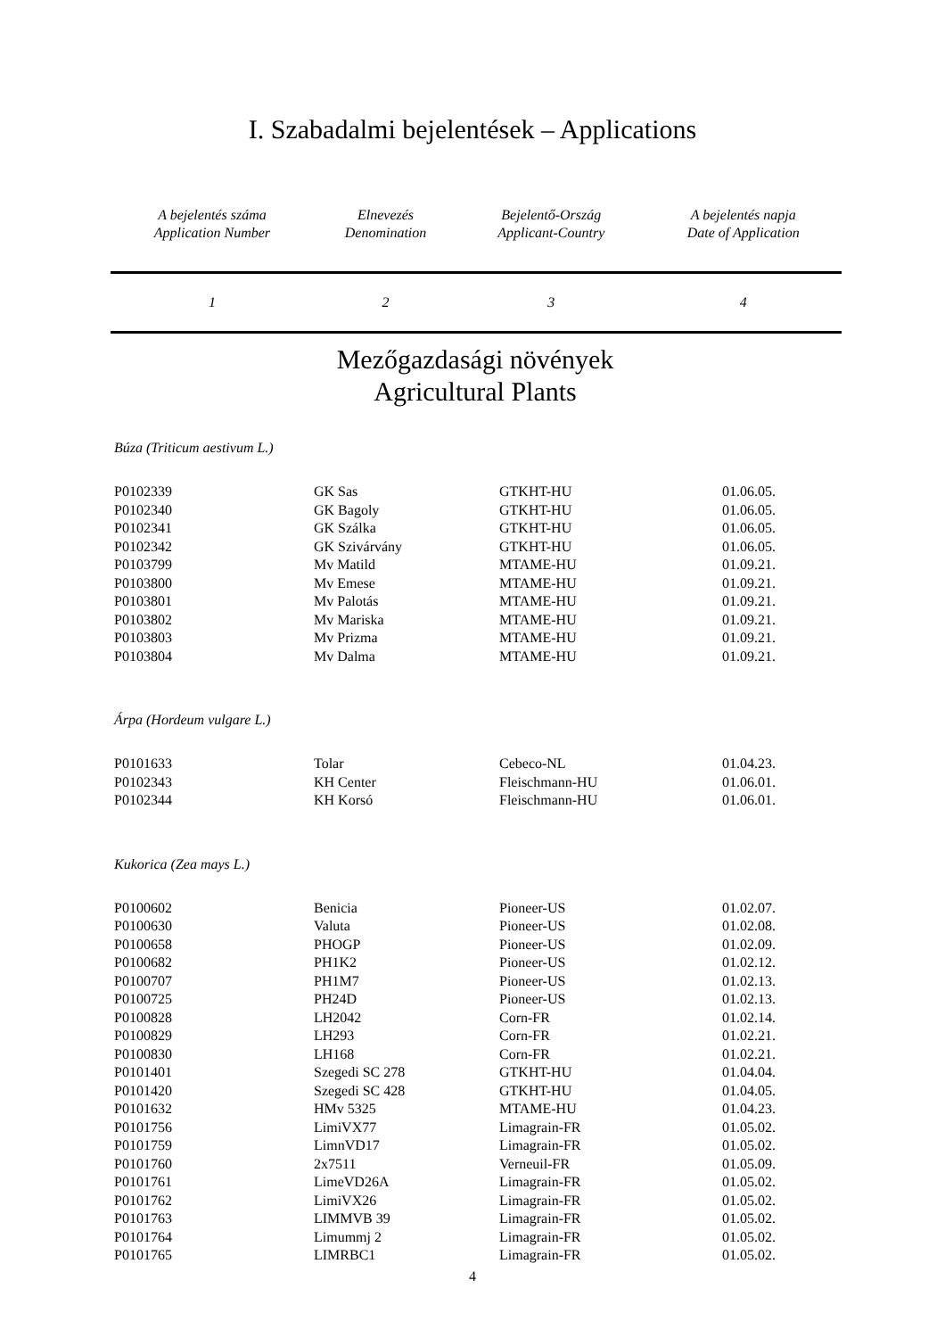I. Szabadalmi bejelentések – Applications
| A bejelentés száma Application Number | Elnevezés Denomination | Bejelentő-Ország Applicant-Country | A bejelentés napja Date of Application |
| 1 | 2 | 3 | 4 |
Mezőgazdasági növények
Agricultural Plants
Búza (Triticum aestivum L.)
| P0102339 | GK Sas | GTKHT-HU | 01.06.05. |
| P0102340 | GK Bagoly | GTKHT-HU | 01.06.05. |
| P0102341 | GK Szálka | GTKHT-HU | 01.06.05. |
| P0102342 | GK Szivárvány | GTKHT-HU | 01.06.05. |
| P0103799 | Mv Matild | MTAME-HU | 01.09.21. |
| P0103800 | Mv Emese | MTAME-HU | 01.09.21. |
| P0103801 | Mv Palotás | MTAME-HU | 01.09.21. |
| P0103802 | Mv Mariska | MTAME-HU | 01.09.21. |
| P0103803 | Mv Prizma | MTAME-HU | 01.09.21. |
| P0103804 | Mv Dalma | MTAME-HU | 01.09.21. |
Árpa (Hordeum vulgare L.)
| P0101633 | Tolar | Cebeco-NL | 01.04.23. |
| P0102343 | KH Center | Fleischmann-HU | 01.06.01. |
| P0102344 | KH Korsó | Fleischmann-HU | 01.06.01. |
Kukorica (Zea mays L.)
| P0100602 | Benicia | Pioneer-US | 01.02.07. |
| P0100630 | Valuta | Pioneer-US | 01.02.08. |
| P0100658 | PHOGP | Pioneer-US | 01.02.09. |
| P0100682 | PH1K2 | Pioneer-US | 01.02.12. |
| P0100707 | PH1M7 | Pioneer-US | 01.02.13. |
| P0100725 | PH24D | Pioneer-US | 01.02.13. |
| P0100828 | LH2042 | Corn-FR | 01.02.14. |
| P0100829 | LH293 | Corn-FR | 01.02.21. |
| P0100830 | LH168 | Corn-FR | 01.02.21. |
| P0101401 | Szegedi SC 278 | GTKHT-HU | 01.04.04. |
| P0101420 | Szegedi SC 428 | GTKHT-HU | 01.04.05. |
| P0101632 | HMv 5325 | MTAME-HU | 01.04.23. |
| P0101756 | LimiVX77 | Limagrain-FR | 01.05.02. |
| P0101759 | LimnVD17 | Limagrain-FR | 01.05.02. |
| P0101760 | 2x7511 | Verneuil-FR | 01.05.09. |
| P0101761 | LimeVD26A | Limagrain-FR | 01.05.02. |
| P0101762 | LimiVX26 | Limagrain-FR | 01.05.02. |
| P0101763 | LIMMVB 39 | Limagrain-FR | 01.05.02. |
| P0101764 | Limummj 2 | Limagrain-FR | 01.05.02. |
| P0101765 | LIMRBC1 | Limagrain-FR | 01.05.02. |
4